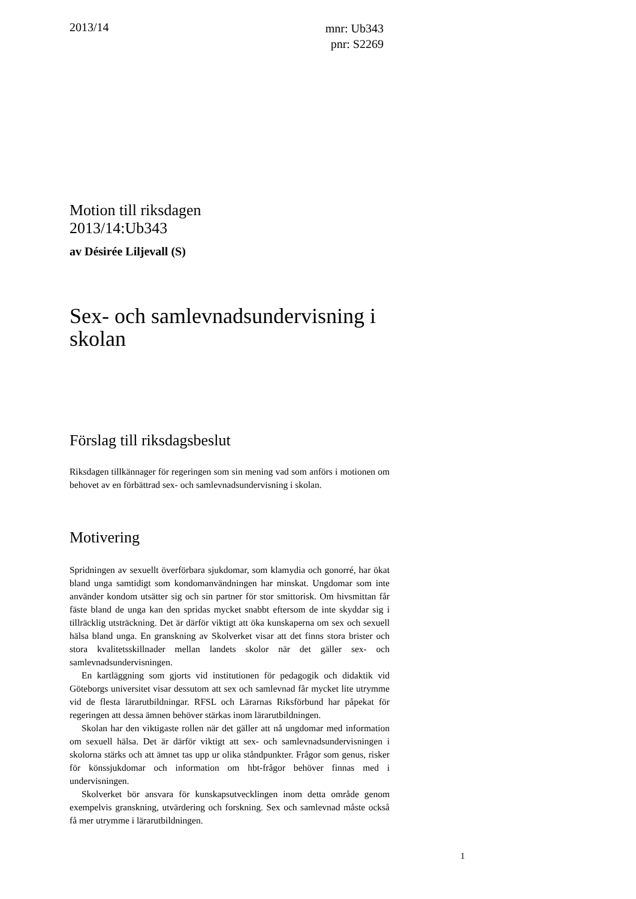2013/14
mnr: Ub343
pnr: S2269
Motion till riksdagen
2013/14:Ub343
av Désirée Liljevall (S)
Sex- och samlevnadsundervisning i skolan
Förslag till riksdagsbeslut
Riksdagen tillkännager för regeringen som sin mening vad som anförs i motionen om behovet av en förbättrad sex- och samlevnadsundervisning i skolan.
Motivering
Spridningen av sexuellt överförbara sjukdomar, som klamydia och gonorré, har ökat bland unga samtidigt som kondomanvändningen har minskat. Ungdomar som inte använder kondom utsätter sig och sin partner för stor smittorisk. Om hivsmittan får fäste bland de unga kan den spridas mycket snabbt eftersom de inte skyddar sig i tillräcklig utsträckning. Det är därför viktigt att öka kunskaperna om sex och sexuell hälsa bland unga. En granskning av Skolverket visar att det finns stora brister och stora kvalitetsskillnader mellan landets skolor när det gäller sex- och samlevnadsundervisningen.
En kartläggning som gjorts vid institutionen för pedagogik och didaktik vid Göteborgs universitet visar dessutom att sex och samlevnad får mycket lite utrymme vid de flesta lärarutbildningar. RFSL och Lärarnas Riksförbund har påpekat för regeringen att dessa ämnen behöver stärkas inom lärarutbildningen.
Skolan har den viktigaste rollen när det gäller att nå ungdomar med information om sexuell hälsa. Det är därför viktigt att sex- och samlevnadsundervisningen i skolorna stärks och att ämnet tas upp ur olika ståndpunkter. Frågor som genus, risker för könssjukdomar och information om hbt-frågor behöver finnas med i undervisningen.
Skolverket bör ansvara för kunskapsutvecklingen inom detta område genom exempelvis granskning, utvärdering och forskning. Sex och samlevnad måste också få mer utrymme i lärarutbildningen.
1